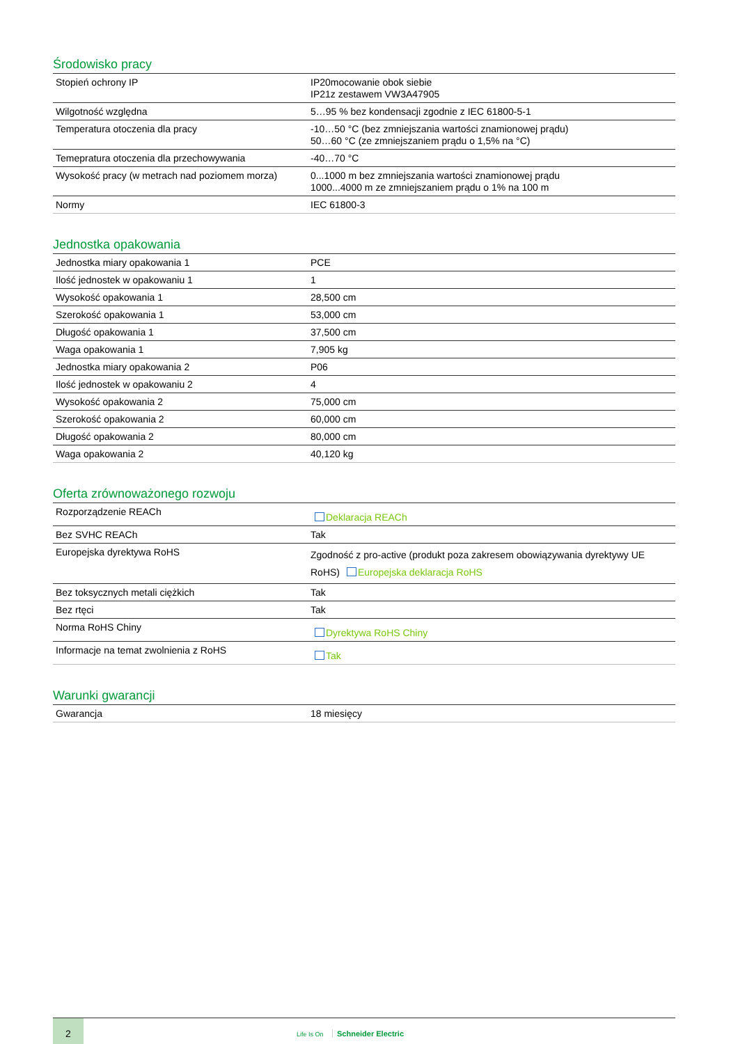Środowisko pracy
| Stopień ochrony IP | IP20mocowanie obok siebie IP21z zestawem VW3A47905 |
| Wilgotność względna | 5…95 % bez kondensacji zgodnie z IEC 61800-5-1 |
| Temperatura otoczenia dla pracy | -10…50 °C (bez zmniejszania wartości znamionowej prądu) 50…60 °C (ze zmniejszaniem prądu o 1,5% na °C) |
| Temepratura otoczenia dla przechowywania | -40…70 °C |
| Wysokość pracy (w metrach nad poziomem morza) | 0...1000 m bez zmniejszania wartości znamionowej prądu 1000...4000 m ze zmniejszaniem prądu o 1% na 100 m |
| Normy | IEC 61800-3 |
Jednostka opakowania
| Jednostka miary opakowania 1 | PCE |
| Ilość jednostek w opakowaniu 1 | 1 |
| Wysokość opakowania 1 | 28,500 cm |
| Szerokość opakowania 1 | 53,000 cm |
| Długość opakowania 1 | 37,500 cm |
| Waga opakowania 1 | 7,905 kg |
| Jednostka miary opakowania 2 | P06 |
| Ilość jednostek w opakowaniu 2 | 4 |
| Wysokość opakowania 2 | 75,000 cm |
| Szerokość opakowania 2 | 60,000 cm |
| Długość opakowania 2 | 80,000 cm |
| Waga opakowania 2 | 40,120 kg |
Oferta zrównoważonego rozwoju
| Rozporządzenie REACh | Deklaracja REACh |
| Bez SVHC REACh | Tak |
| Europejska dyrektywa RoHS | Zgodność z pro-active (produkt poza zakresem obowiązywania dyrektywy UE RoHS) Europejska deklaracja RoHS |
| Bez toksycznych metali ciężkich | Tak |
| Bez rtęci | Tak |
| Norma RoHS Chiny | Dyrektywa RoHS Chiny |
| Informacje na temat zwolnienia z RoHS | Tak |
Warunki gwarancji
| Gwarancja | 18 miesięcy |
2
Life Is On Schneider Electric